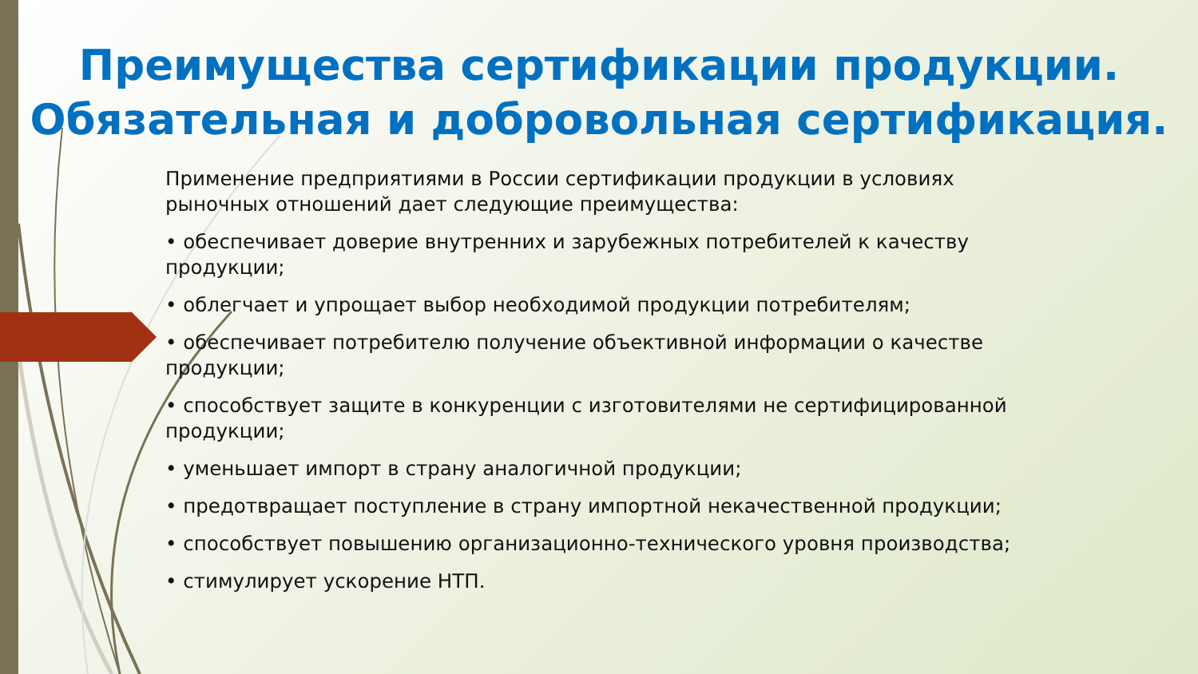Преимущества сертификации продукции.
Обязательная и добровольная сертификация.
Применение предприятиями в России сертификации продукции в условиях рыночных отношений дает следующие преимущества:
• обеспечивает доверие внутренних и зарубежных потребителей к качеству продукции;
• облегчает и упрощает выбор необходимой продукции потребителям;
• обеспечивает потребителю получение объективной информации о качестве продукции;
• способствует защите в конкуренции с изготовителями не сертифицированной продукции;
• уменьшает импорт в страну аналогичной продукции;
• предотвращает поступление в страну импортной некачественной продукции;
• способствует повышению организационно-технического уровня производства;
• стимулирует ускорение НТП.